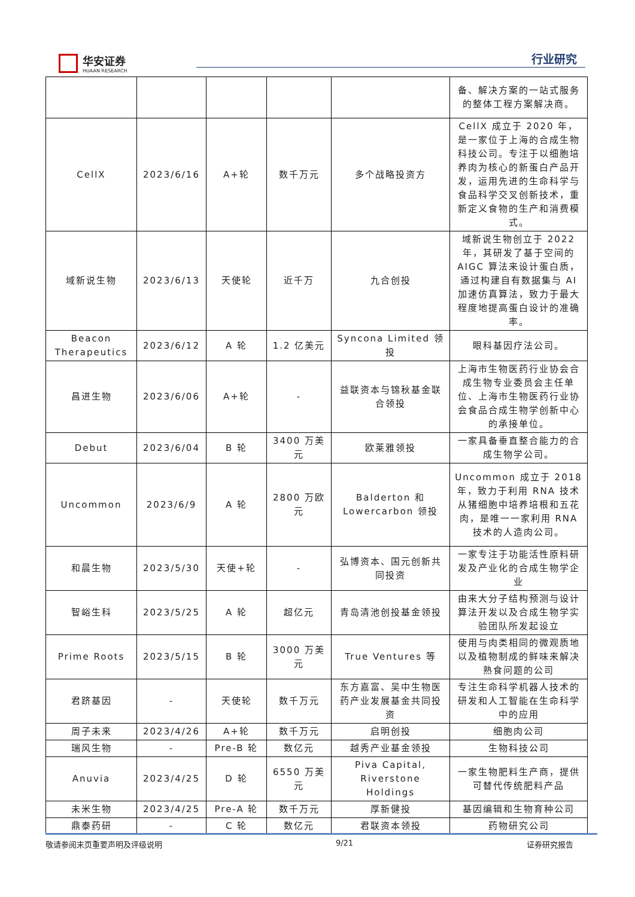华安证券
HUAAN RESEARCH
行业研究
| | | | | | 备、解决方案的一站式服务的整体工程方案解决商。 |
| CellX | 2023/6/16 | A+轮 | 数千万元 | 多个战略投资方 | CellX 成立于 2020 年，是一家位于上海的合成生物科技公司。专注于以细胞培养肉为核心的新蛋白产品开发，运用先进的生命科学与食品科学交叉创新技术，重新定义食物的生产和消费模式。 |
| 域新说生物 | 2023/6/13 | 天使轮 | 近千万 | 九合创投 | 域新说生物创立于 2022 年，其研发了基于空间的 AIGC 算法来设计蛋白质，通过构建自有数据集与 AI 加速仿真算法，致力于最大程度地提高蛋白设计的准确率。 |
| Beacon Therapeutics | 2023/6/12 | A 轮 | 1.2 亿美元 | Syncona Limited 领投 | 眼科基因疗法公司。 |
| 昌进生物 | 2023/6/06 | A+轮 | - | 益联资本与锦秋基金联合领投 | 上海市生物医药行业协会合成生物专业委员会主任单位、上海市生物医药行业协会食品合成生物学创新中心的承接单位。 |
| Debut | 2023/6/04 | B 轮 | 3400 万美元 | 欧莱雅领投 | 一家具备垂直整合能力的合成生物学公司。 |
| Uncommon | 2023/6/9 | A 轮 | 2800 万欧元 | Balderton 和 Lowercarbon 领投 | Uncommon 成立于 2018 年，致力于利用 RNA 技术从猪细胞中培养培根和五花肉，是唯一一家利用 RNA 技术的人造肉公司。 |
| 和晨生物 | 2023/5/30 | 天使+轮 | - | 弘博资本、国元创新共同投资 | 一家专注于功能活性原料研发及产业化的合成生物学企业 |
| 智峪生科 | 2023/5/25 | A 轮 | 超亿元 | 青岛清池创投基金领投 | 由来大分子结构预测与设计算法开发以及合成生物学实验团队所发起设立 |
| Prime Roots | 2023/5/15 | B 轮 | 3000 万美元 | True Ventures 等 | 使用与肉类相同的微观质地以及植物制成的鲜味来解决熟食问题的公司 |
| 君跻基因 | - | 天使轮 | 数千万元 | 东方嘉富、吴中生物医药产业发展基金共同投资 | 专注生命科学机器人技术的研发和人工智能在生命科学中的应用 |
| 周子未来 | 2023/4/26 | A+轮 | 数千万元 | 启明创投 | 细胞肉公司 |
| 瑞风生物 | - | Pre-B 轮 | 数亿元 | 越秀产业基金领投 | 生物科技公司 |
| Anuvia | 2023/4/25 | D 轮 | 6550 万美元 | Piva Capital, Riverstone Holdings | 一家生物肥料生产商，提供可替代传统肥料产品 |
| 未米生物 | 2023/4/25 | Pre-A 轮 | 数千万元 | 厚新健投 | 基因编辑和生物育种公司 |
| 鼎泰药研 | - | C 轮 | 数亿元 | 君联资本领投 | 药物研究公司 |
敬请参阅末页重要声明及评级说明 9/21 证券研究报告